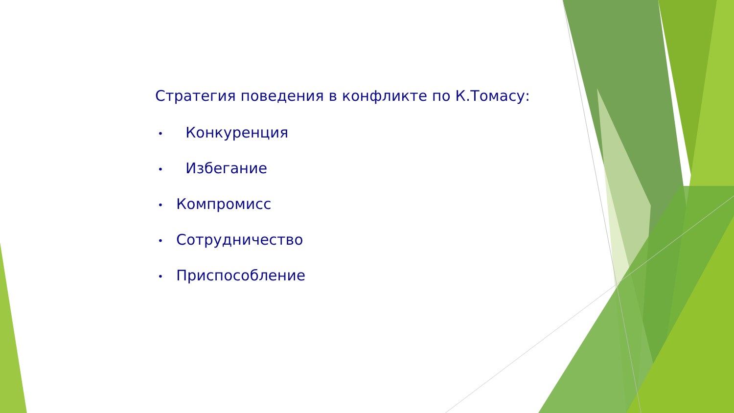Стратегия поведения в конфликте по К.Томасу:
• Конкуренция
• Избегание
• Компромисс
• Сотрудничество
• Приспособление